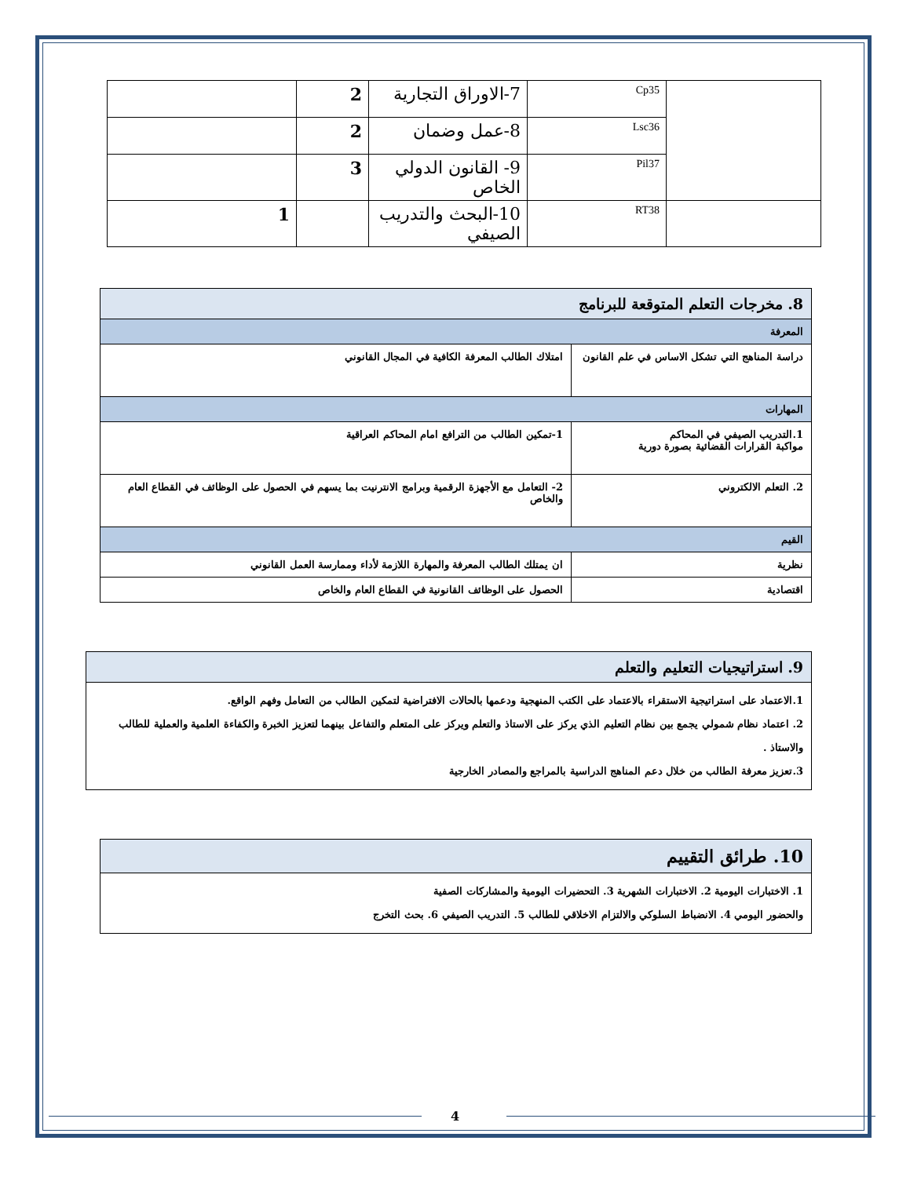| | Cp35 | 7-الاوراق التجارية | 2 | |
| | Lsc36 | 8-عمل وضمان | 2 | |
| | Pil37 | 9- القانون الدولي الخاص | 3 | |
| | RT38 | 10-البحث والتدريب الصيفي | | 1 |
| 8. مخرجات التعلم المتوقعة للبرنامج | |
| المعرفة | |
| دراسة المناهج التي تشكل الاساس في علم القانون | امتلاك الطالب المعرفة الكافية في المجال القانوني |
| المهارات | |
| 1.التدريب الصيفي في المحاكم مواكبة القرارات القضائية بصورة دورية | 1-تمكين الطالب من الترافع امام المحاكم العراقية |
| 2. التعلم الالكتروني | 2- التعامل مع الأجهزة الرقمية وبرامج الانترنيت بما يسهم في الحصول على الوظائف في القطاع العام والخاص |
| القيم | |
| نظرية | ان يمتلك الطالب المعرفة والمهارة اللازمة لأداء وممارسة العمل القانوني |
| اقتصادية | الحصول على الوظائف القانونية في القطاع العام والخاص |
| 9. استراتيجيات التعليم والتعلم |
| 1.الاعتماد على استراتيجية الاستقراء بالاعتماد على الكتب المنهجية ودعمها بالحالات الافتراضية لتمكين الطالب من التعامل وفهم الواقع. 2. اعتماد نظام شمولي يجمع بين نظام التعليم الذي يركز على الاستاذ والتعلم ويركز على المتعلم والتفاعل بينهما لتعزيز الخبرة والكفاءة العلمية والعملية للطالب والاستاذ . 3.تعزيز معرفة الطالب من خلال دعم المناهج الدراسية بالمراجع والمصادر الخارجية |
| 10. طرائق التقييم |
| 1. الاختبارات اليومية 2. الاختبارات الشهرية 3. التحضيرات اليومية والمشاركات الصفية والحضور اليومي 4. الانضباط السلوكي والالتزام الاخلاقي للطالب 5. التدريب الصيفي 6. بحث التخرج |
4